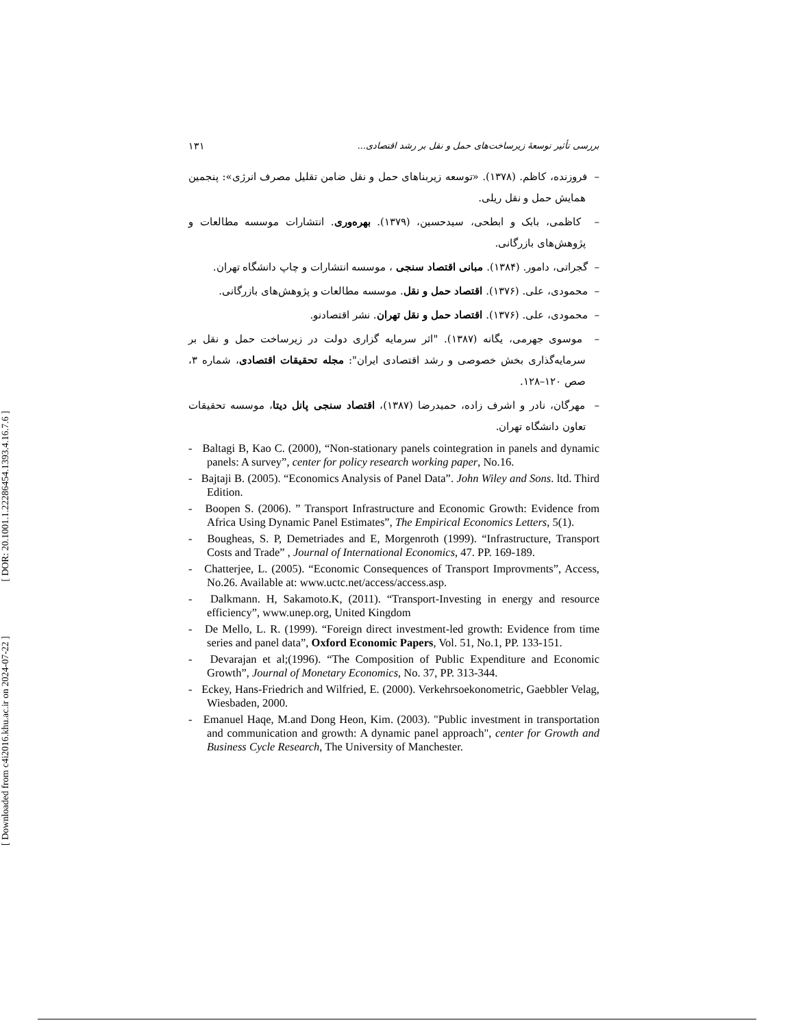[ DOR: 20.1001.1.22286454.1393.4.16.7.6 ]
[ Downloaded from c4i2016.khu.ac.ir on 2024-07-22 ]
١٣١ بررسی تأثیر توسعهٔ زیرساخت‌های حمل و نقل بر رشد اقتصادی...
– فروزنده، کاظم. (١٣٧٨). «توسعه زیربناهای حمل و نقل ضامن تقلیل مصرف انرژی»: پنجمین همایش حمل و نقل ریلی.
– کاظمی، بابک و ابطحی، سیدحسین، (١٣٧٩). بهره‌وری. انتشارات موسسه مطالعات و پژوهش‌های بازرگانی.
– گجراتی، دامور. (١٣٨۴). مبانی اقتصاد سنجی ، موسسه انتشارات و چاپ دانشگاه تهران.
– محمودی، علی. (١٣٧۶). اقتصاد حمل و نقل. موسسه مطالعات و پژوهش‌های بازرگانی.
– محمودی، علی. (١٣٧۶). اقتصاد حمل و نقل تهران. نشر اقتصادنو.
– موسوی جهرمی، یگانه (١٣٨٧). "اثر سرمایه گزاری دولت در زیرساخت حمل و نقل بر سرمایه‌گذاری بخش خصوصی و رشد اقتصادی ایران": مجله تحقیقات اقتصادی، شماره ٣، صص ١٢٠–١٢٨.
– مهرگان، نادر و اشرف زاده، حمیدرضا (١٣٨٧)، اقتصاد سنجی پانل دیتا، موسسه تحقیقات تعاون دانشگاه تهران.
- Baltagi B, Kao C. (2000), “Non-stationary panels cointegration in panels and dynamic panels: A survey”, center for policy research working paper, No.16.
- Bajtaji B. (2005). “Economics Analysis of Panel Data”. John Wiley and Sons. ltd. Third Edition.
- Boopen S. (2006). ” Transport Infrastructure and Economic Growth: Evidence from Africa Using Dynamic Panel Estimates”, The Empirical Economics Letters, 5(1).
- Bougheas, S. P, Demetriades and E, Morgenroth (1999). “Infrastructure, Transport Costs and Trade” , Journal of International Economics, 47. PP. 169-189.
- Chatterjee, L. (2005). “Economic Consequences of Transport Improvments”, Access, No.26. Available at: www.uctc.net/access/access.asp.
- Dalkmann. H, Sakamoto.K, (2011). “Transport-Investing in energy and resource efficiency”, www.unep.org, United Kingdom
- De Mello, L. R. (1999). “Foreign direct investment-led growth: Evidence from time series and panel data”, Oxford Economic Papers, Vol. 51, No.1, PP. 133-151.
- Devarajan et al;(1996). “The Composition of Public Expenditure and Economic Growth”, Journal of Monetary Economics, No. 37, PP. 313-344.
- Eckey, Hans-Friedrich and Wilfried, E. (2000). Verkehrsoekonometric, Gaebbler Velag, Wiesbaden, 2000.
- Emanuel Haqe, M.and Dong Heon, Kim. (2003). "Public investment in transportation and communication and growth: A dynamic panel approach", center for Growth and Business Cycle Research, The University of Manchester.